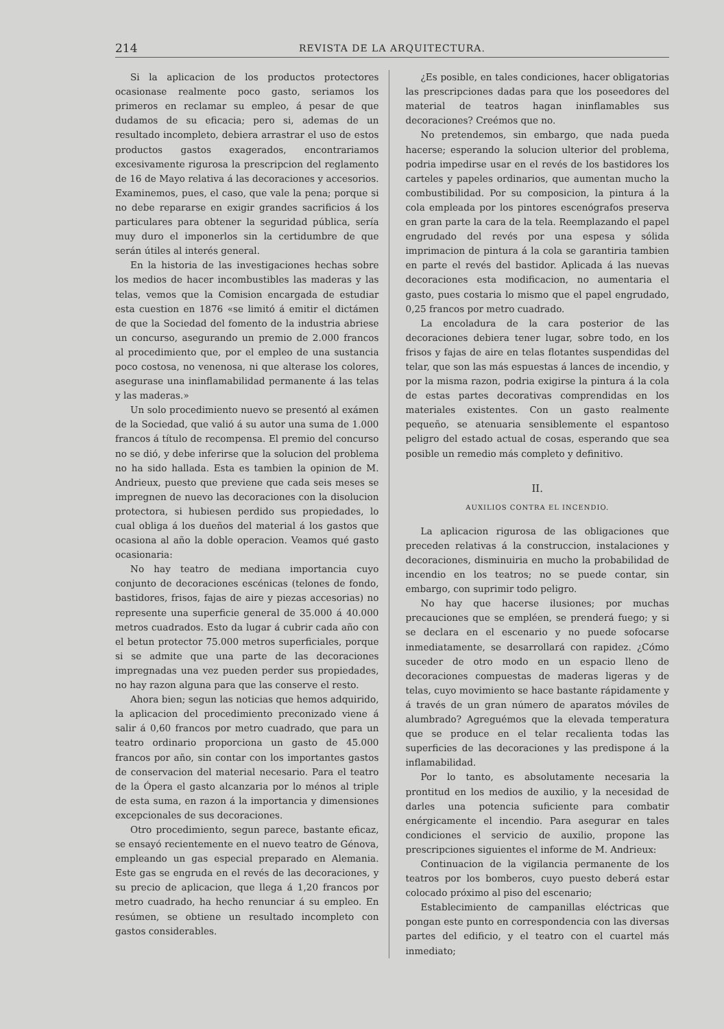214 REVISTA DE LA ARQUITECTURA.
Si la aplicacion de los productos protectores ocasionase realmente poco gasto, seriamos los primeros en reclamar su empleo, á pesar de que dudamos de su eficacia; pero si, ademas de un resultado incompleto, debiera arrastrar el uso de estos productos gastos exagerados, encontrariamos excesivamente rigurosa la prescripcion del reglamento de 16 de Mayo relativa á las decoraciones y accesorios. Examinemos, pues, el caso, que vale la pena; porque si no debe repararse en exigir grandes sacrificios á los particulares para obtener la seguridad pública, sería muy duro el imponerlos sin la certidumbre de que serán útiles al interés general.
En la historia de las investigaciones hechas sobre los medios de hacer incombustibles las maderas y las telas, vemos que la Comision encargada de estudiar esta cuestion en 1876 «se limitó á emitir el dictámen de que la Sociedad del fomento de la industria abriese un concurso, asegurando un premio de 2.000 francos al procedimiento que, por el empleo de una sustancia poco costosa, no venenosa, ni que alterase los colores, asegurase una ininflamabilidad permanente á las telas y las maderas.»
Un solo procedimiento nuevo se presentó al exámen de la Sociedad, que valió á su autor una suma de 1.000 francos á título de recompensa. El premio del concurso no se dió, y debe inferirse que la solucion del problema no ha sido hallada. Esta es tambien la opinion de M. Andrieux, puesto que previene que cada seis meses se impregnen de nuevo las decoraciones con la disolucion protectora, si hubiesen perdido sus propiedades, lo cual obliga á los dueños del material á los gastos que ocasiona al año la doble operacion. Veamos qué gasto ocasionaria:
No hay teatro de mediana importancia cuyo conjunto de decoraciones escénicas (telones de fondo, bastidores, frisos, fajas de aire y piezas accesorias) no represente una superficie general de 35.000 á 40.000 metros cuadrados. Esto da lugar á cubrir cada año con el betun protector 75.000 metros superficiales, porque si se admite que una parte de las decoraciones impregnadas una vez pueden perder sus propiedades, no hay razon alguna para que las conserve el resto.
Ahora bien; segun las noticias que hemos adquirido, la aplicacion del procedimiento preconizado viene á salir á 0,60 francos por metro cuadrado, que para un teatro ordinario proporciona un gasto de 45.000 francos por año, sin contar con los importantes gastos de conservacion del material necesario. Para el teatro de la Ópera el gasto alcanzaria por lo ménos al triple de esta suma, en razon á la importancia y dimensiones excepcionales de sus decoraciones.
Otro procedimiento, segun parece, bastante eficaz, se ensayó recientemente en el nuevo teatro de Génova, empleando un gas especial preparado en Alemania. Este gas se engruda en el revés de las decoraciones, y su precio de aplicacion, que llega á 1,20 francos por metro cuadrado, ha hecho renunciar á su empleo. En resúmen, se obtiene un resultado incompleto con gastos considerables.
¿Es posible, en tales condiciones, hacer obligatorias las prescripciones dadas para que los poseedores del material de teatros hagan ininflamables sus decoraciones? Creémos que no.
No pretendemos, sin embargo, que nada pueda hacerse; esperando la solucion ulterior del problema, podria impedirse usar en el revés de los bastidores los carteles y papeles ordinarios, que aumentan mucho la combustibilidad. Por su composicion, la pintura á la cola empleada por los pintores escenógrafos preserva en gran parte la cara de la tela. Reemplazando el papel engrudado del revés por una espesa y sólida imprimacion de pintura á la cola se garantiria tambien en parte el revés del bastidor. Aplicada á las nuevas decoraciones esta modificacion, no aumentaria el gasto, pues costaria lo mismo que el papel engrudado, 0,25 francos por metro cuadrado.
La encoladura de la cara posterior de las decoraciones debiera tener lugar, sobre todo, en los frisos y fajas de aire en telas flotantes suspendidas del telar, que son las más espuestas á lances de incendio, y por la misma razon, podria exigirse la pintura á la cola de estas partes decorativas comprendidas en los materiales existentes. Con un gasto realmente pequeño, se atenuaria sensiblemente el espantoso peligro del estado actual de cosas, esperando que sea posible un remedio más completo y definitivo.
II.
AUXILIOS CONTRA EL INCENDIO.
La aplicacion rigurosa de las obligaciones que preceden relativas á la construccion, instalaciones y decoraciones, disminuiria en mucho la probabilidad de incendio en los teatros; no se puede contar, sin embargo, con suprimir todo peligro.
No hay que hacerse ilusiones; por muchas precauciones que se empléen, se prenderá fuego; y si se declara en el escenario y no puede sofocarse inmediatamente, se desarrollará con rapidez. ¿Cómo suceder de otro modo en un espacio lleno de decoraciones compuestas de maderas ligeras y de telas, cuyo movimiento se hace bastante rápidamente y á través de un gran número de aparatos móviles de alumbrado? Agreguémos que la elevada temperatura que se produce en el telar recalienta todas las superficies de las decoraciones y las predispone á la inflamabilidad.
Por lo tanto, es absolutamente necesaria la prontitud en los medios de auxilio, y la necesidad de darles una potencia suficiente para combatir enérgicamente el incendio. Para asegurar en tales condiciones el servicio de auxilio, propone las prescripciones siguientes el informe de M. Andrieux:
Continuacion de la vigilancia permanente de los teatros por los bomberos, cuyo puesto deberá estar colocado próximo al piso del escenario;
Establecimiento de campanillas eléctricas que pongan este punto en correspondencia con las diversas partes del edificio, y el teatro con el cuartel más inmediato;